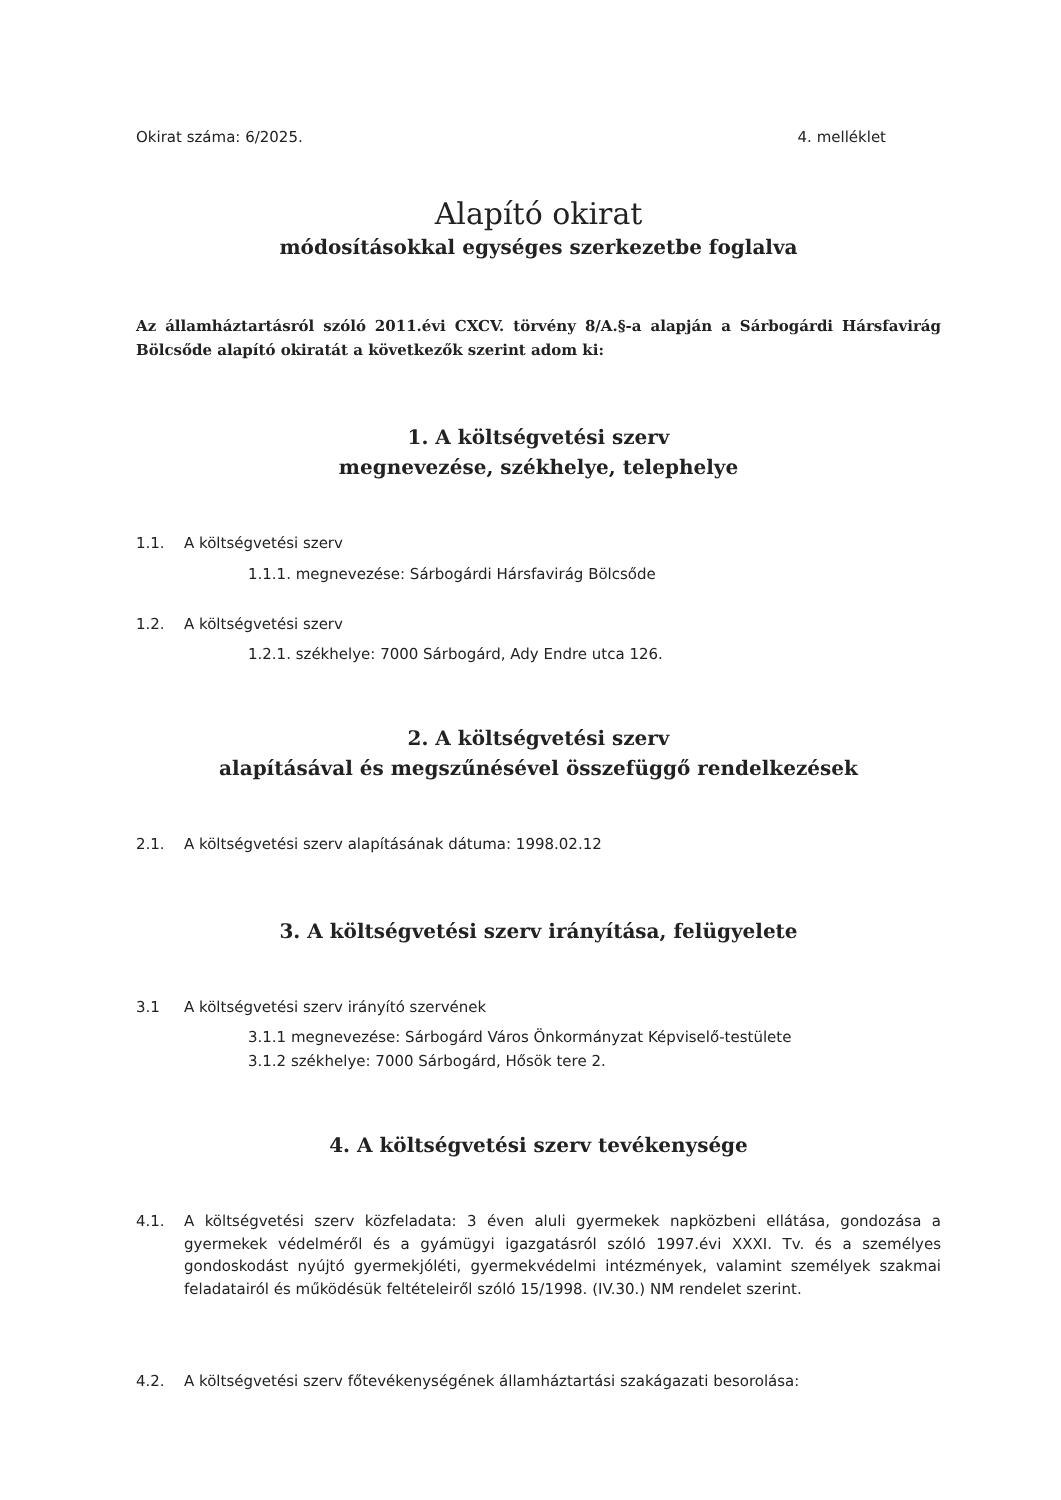Okirat száma: 6/2025. 4. melléklet
Alapító okirat
módosításokkal egységes szerkezetbe foglalva
Az államháztartásról szóló 2011.évi CXCV. törvény 8/A.§-a alapján a Sárbogárdi Hársfavirág Bölcsőde alapító okiratát a következők szerint adom ki:
1. A költségvetési szerv
megnevezése, székhelye, telephelye
1.1. A költségvetési szerv
1.1.1. megnevezése: Sárbogárdi Hársfavirág Bölcsőde
1.2. A költségvetési szerv
1.2.1. székhelye: 7000 Sárbogárd, Ady Endre utca 126.
2. A költségvetési szerv
alapításával és megszűnésével összefüggő rendelkezések
2.1. A költségvetési szerv alapításának dátuma: 1998.02.12
3. A költségvetési szerv irányítása, felügyelete
3.1 A költségvetési szerv irányító szervének
3.1.1 megnevezése: Sárbogárd Város Önkormányzat Képviselő-testülete
3.1.2 székhelye: 7000 Sárbogárd, Hősök tere 2.
4. A költségvetési szerv tevékenysége
4.1. A költségvetési szerv közfeladata: 3 éven aluli gyermekek napközbeni ellátása, gondozása a gyermekek védelméről és a gyámügyi igazgatásról szóló 1997.évi XXXI. Tv. és a személyes gondoskodást nyújtó gyermekjóléti, gyermekvédelmi intézmények, valamint személyek szakmai feladatairól és működésük feltételeiről szóló 15/1998. (IV.30.) NM rendelet szerint.
4.2. A költségvetési szerv főtevékenységének államháztartási szakágazati besorolása: